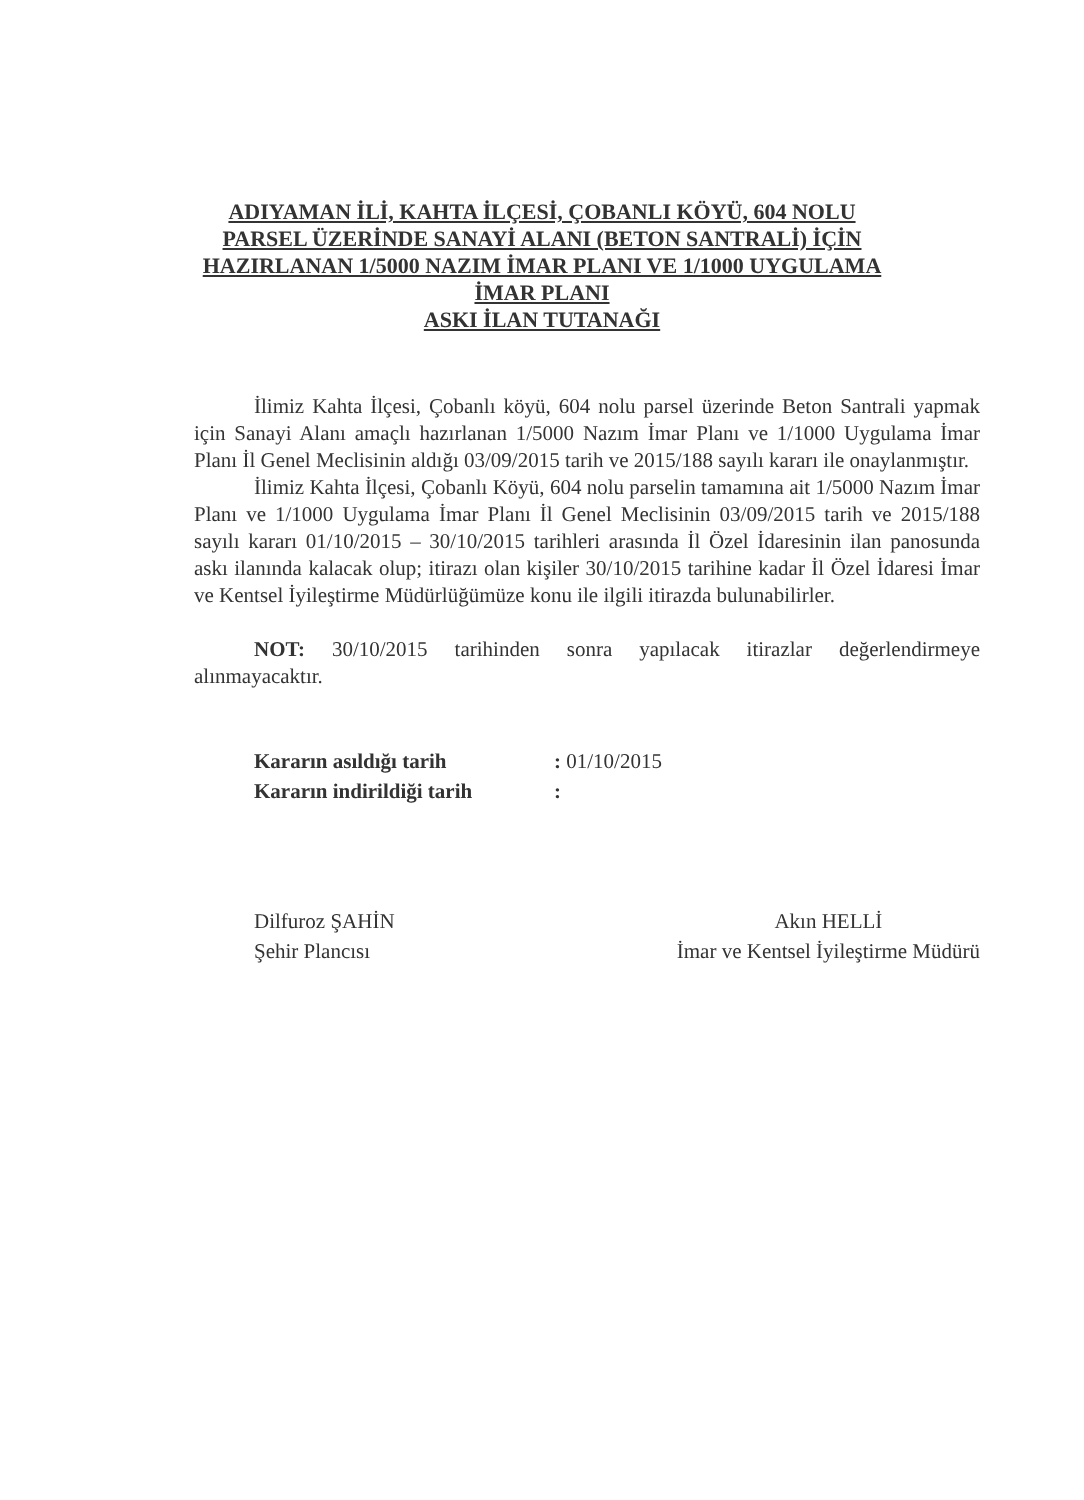ADIYAMAN İLİ, KAHTA İLÇESİ, ÇOBANLI KÖYÜ, 604 NOLU
PARSEL ÜZERİNDE SANAYİ ALANI (BETON SANTRALİ) İÇİN
HAZIRLANAN 1/5000 NAZIM İMAR PLANI VE 1/1000 UYGULAMA
İMAR PLANI
ASKI İLAN TUTANAĞI
İlimiz Kahta İlçesi, Çobanlı köyü, 604 nolu parsel üzerinde Beton Santrali yapmak için Sanayi Alanı amaçlı hazırlanan 1/5000 Nazım İmar Planı ve 1/1000 Uygulama İmar Planı İl Genel Meclisinin aldığı 03/09/2015 tarih ve 2015/188 sayılı kararı ile onaylanmıştır.
İlimiz Kahta İlçesi, Çobanlı Köyü, 604 nolu parselin tamamına ait 1/5000 Nazım İmar Planı ve 1/1000 Uygulama İmar Planı İl Genel Meclisinin 03/09/2015 tarih ve 2015/188 sayılı kararı 01/10/2015 – 30/10/2015 tarihleri arasında İl Özel İdaresinin ilan panosunda askı ilanında kalacak olup; itirazı olan kişiler 30/10/2015 tarihine kadar İl Özel İdaresi İmar ve Kentsel İyileştirme Müdürlüğümüze konu ile ilgili itirazda bulunabilirler.
NOT: 30/10/2015 tarihinden sonra yapılacak itirazlar değerlendirmeye alınmayacaktır.
| Kararın asıldığı tarih | : 01/10/2015 |
| Kararın indirildiği tarih | : |
Dilfuroz ŞAHİN
Şehir Plancısı
Akın HELLİ
İmar ve Kentsel İyileştirme Müdürü